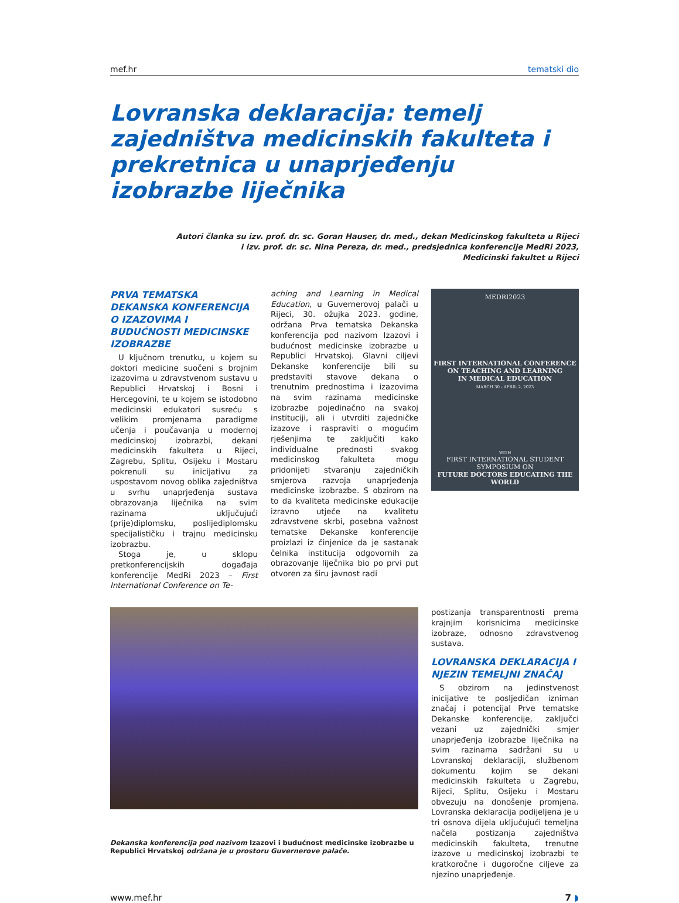mef.hr tematski dio
Lovranska deklaracija: temelj zajedništva medicinskih fakulteta i prekretnica u unaprjeđenju izobrazbe liječnika
Autori članka su izv. prof. dr. sc. Goran Hauser, dr. med., dekan Medicinskog fakulteta u Rijeci
i izv. prof. dr. sc. Nina Pereza, dr. med., predsjednica konferencije MedRi 2023,
Medicinski fakultet u Rijeci
PRVA TEMATSKA DEKANSKA KONFERENCIJA O IZAZOVIMA I BUDUĆNOSTI MEDICINSKE IZOBRAZBE
U ključnom trenutku, u kojem su doktori medicine suočeni s brojnim izazovima u zdravstvenom sustavu u Republici Hrvatskoj i Bosni i Hercegovini, te u kojem se istodobno medicinski edukatori susreću s velikim promjenama paradigme učenja i poučavanja u modernoj medicinskoj izobrazbi, dekani medicinskih fakulteta u Rijeci, Zagrebu, Splitu, Osijeku i Mostaru pokrenuli su inicijativu za uspostavom novog oblika zajedništva u svrhu unaprjeđenja sustava obrazovanja liječnika na svim razinama uključujući (prije)diplomsku, poslijediplomsku specijalističku i trajnu medicinsku izobrazbu.
Stoga je, u sklopu pretkonferencijskih događaja konferencije MedRi 2023 – First International Conference on Te-
aching and Learning in Medical Education, u Guvernerovoj palači u Rijeci, 30. ožujka 2023. godine, održana Prva tematska Dekanska konferencija pod nazivom Izazovi i budućnost medicinske izobrazbe u Republici Hrvatskoj. Glavni ciljevi Dekanske konferencije bili su predstaviti stavove dekana o trenutnim prednostima i izazovima na svim razinama medicinske izobrazbe pojedinačno na svakoj instituciji, ali i utvrditi zajedničke izazove i raspraviti o mogućim rješenjima te zaključiti kako individualne prednosti svakog medicinskog fakulteta mogu pridonijeti stvaranju zajedničkih smjerova razvoja unaprjeđenja medicinske izobrazbe. S obzirom na to da kvaliteta medicinske edukacije izravno utječe na kvalitetu zdravstvene skrbi, posebna važnost tematske Dekanske konferencije proizlazi iz činjenice da je sastanak čelnika institucija odgovornih za obrazovanje liječnika bio po prvi put otvoren za širu javnost radi
MEDRI2023
FIRST INTERNATIONAL CONFERENCE
ON TEACHING AND LEARNING
IN MEDICAL EDUCATION
MARCH 30 - APRIL 2, 2023
WITH
FIRST INTERNATIONAL STUDENT SYMPOSIUM ON
FUTURE DOCTORS EDUCATING THE WORLD
postizanja transparentnosti prema krajnjim korisnicima medicinske izobraze, odnosno zdravstvenog sustava.
LOVRANSKA DEKLARACIJA I NJEZIN TEMELJNI ZNAČAJ
S obzirom na jedinstvenost inicijative te posljedičan izniman značaj i potencijal Prve tematske Dekanske konferencije, zaključci vezani uz zajednički smjer unaprjeđenja izobrazbe liječnika na svim razinama sadržani su u Lovranskoj deklaraciji, službenom dokumentu kojim se dekani medicinskih fakulteta u Zagrebu, Rijeci, Splitu, Osijeku i Mostaru obvezuju na donošenje promjena. Lovranska deklaracija podijeljena je u tri osnova dijela uključujući temeljna načela postizanja zajedništva medicinskih fakulteta, trenutne izazove u medicinskoj izobrazbi te kratkoročne i dugoročne ciljeve za njezino unaprjeđenje.
Dekanska konferencija pod nazivom Izazovi i budućnost medicinske izobrazbe u Republici Hrvatskoj održana je u prostoru Guvernerove palače.
www.mef.hr 7 ◗